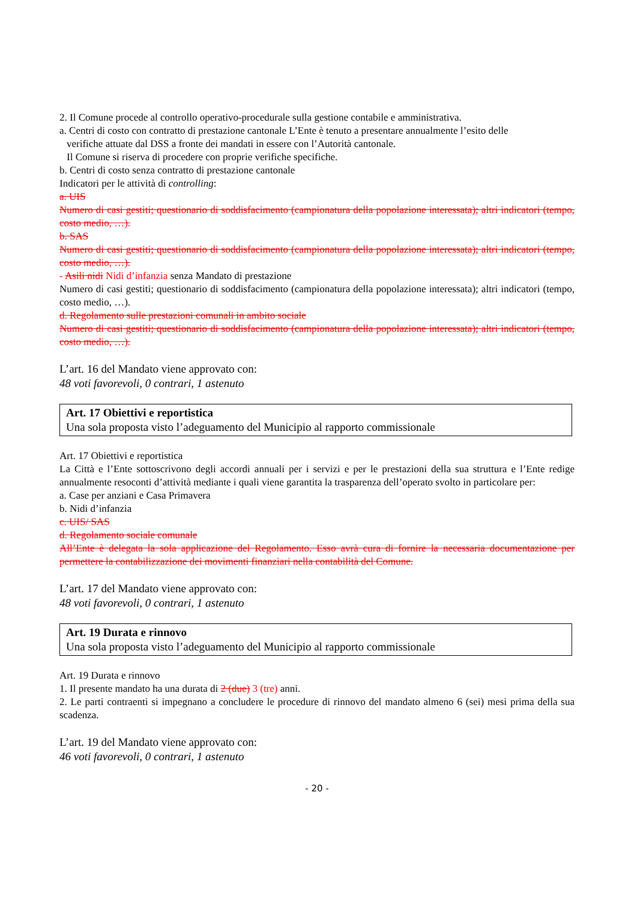2. Il Comune procede al controllo operativo-procedurale sulla gestione contabile e amministrativa.
a. Centri di costo con contratto di prestazione cantonale L’Ente è tenuto a presentare annualmente l’esito delle
verifiche attuate dal DSS a fronte dei mandati in essere con l’Autorità cantonale.
Il Comune si riserva di procedere con proprie verifiche specifiche.
b. Centri di costo senza contratto di prestazione cantonale
Indicatori per le attività di controlling:
a. UIS
Numero di casi gestiti; questionario di soddisfacimento (campionatura della popolazione interessata); altri indicatori (tempo, costo medio, …).
b. SAS
Numero di casi gestiti; questionario di soddisfacimento (campionatura della popolazione interessata); altri indicatori (tempo, costo medio, …).
- Asili nidi Nidi d’infanzia senza Mandato di prestazione
Numero di casi gestiti; questionario di soddisfacimento (campionatura della popolazione interessata); altri indicatori (tempo, costo medio, …).
d. Regolamento sulle prestazioni comunali in ambito sociale
Numero di casi gestiti; questionario di soddisfacimento (campionatura della popolazione interessata); altri indicatori (tempo, costo medio, …).
L’art. 16 del Mandato viene approvato con:
48 voti favorevoli, 0 contrari, 1 astenuto
Art. 17 Obiettivi e reportistica
Una sola proposta visto l’adeguamento del Municipio al rapporto commissionale
Art. 17 Obiettivi e reportistica
La Città e l’Ente sottoscrivono degli accordi annuali per i servizi e per le prestazioni della sua struttura e l’Ente redige annualmente resoconti d’attività mediante i quali viene garantita la trasparenza dell’operato svolto in particolare per:
a. Case per anziani e Casa Primavera
b. Nidi d’infanzia
c. UIS/ SAS
d. Regolamento sociale comunale
All’Ente è delegata la sola applicazione del Regolamento. Esso avrà cura di fornire la necessaria documentazione per permettere la contabilizzazione dei movimenti finanziari nella contabilità del Comune.
L’art. 17 del Mandato viene approvato con:
48 voti favorevoli, 0 contrari, 1 astenuto
Art. 19 Durata e rinnovo
Una sola proposta visto l’adeguamento del Municipio al rapporto commissionale
Art. 19 Durata e rinnovo
1. Il presente mandato ha una durata di 2 (due) 3 (tre) anni.
2. Le parti contraenti si impegnano a concludere le procedure di rinnovo del mandato almeno 6 (sei) mesi prima della sua scadenza.
L’art. 19 del Mandato viene approvato con:
46 voti favorevoli, 0 contrari, 1 astenuto
- 20 -